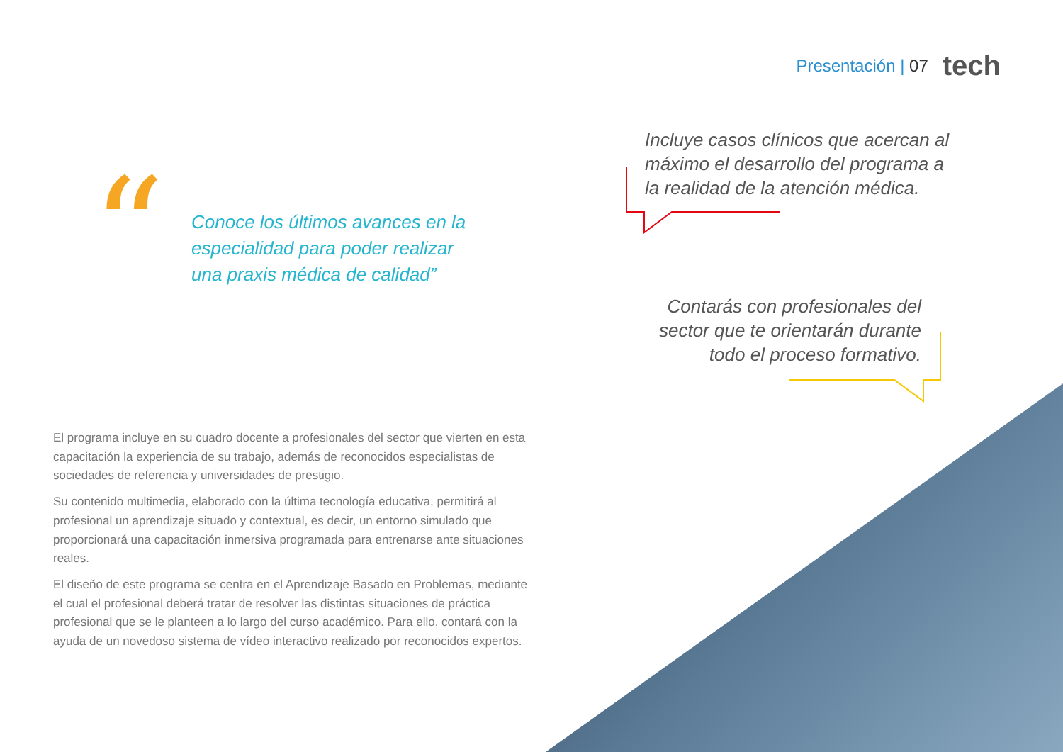Presentación | 07
tech
“
Conoce los últimos avances en la especialidad para poder realizar una praxis médica de calidad”
Incluye casos clínicos que acercan al máximo el desarrollo del programa a la realidad de la atención médica.
Contarás con profesionales del sector que te orientarán durante todo el proceso formativo.
El programa incluye en su cuadro docente a profesionales del sector que vierten en esta capacitación la experiencia de su trabajo, además de reconocidos especialistas de sociedades de referencia y universidades de prestigio.
Su contenido multimedia, elaborado con la última tecnología educativa, permitirá al profesional un aprendizaje situado y contextual, es decir, un entorno simulado que proporcionará una capacitación inmersiva programada para entrenarse ante situaciones reales.
El diseño de este programa se centra en el Aprendizaje Basado en Problemas, mediante el cual el profesional deberá tratar de resolver las distintas situaciones de práctica profesional que se le planteen a lo largo del curso académico. Para ello, contará con la ayuda de un novedoso sistema de vídeo interactivo realizado por reconocidos expertos.